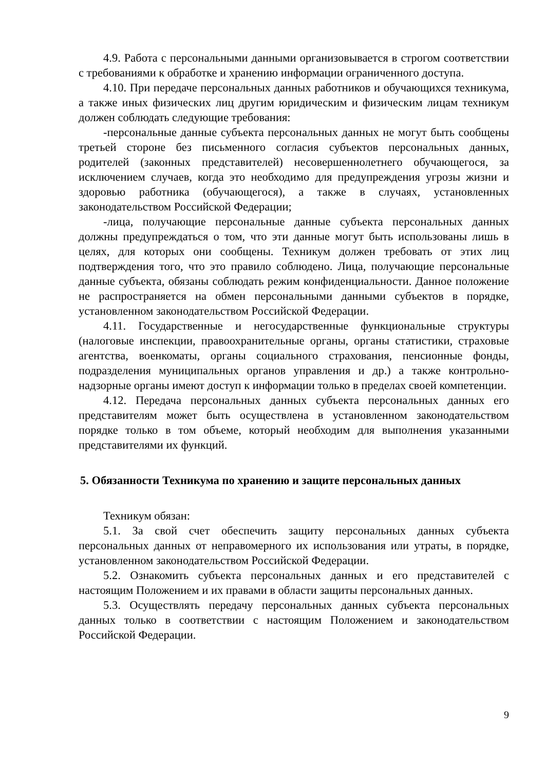4.9. Работа с персональными данными организовывается в строгом соответствии с требованиями к обработке и хранению информации ограниченного доступа.
4.10. При передаче персональных данных работников и обучающихся техникума, а также иных физических лиц другим юридическим и физическим лицам техникум должен соблюдать следующие требования:
-персональные данные субъекта персональных данных не могут быть сообщены третьей стороне без письменного согласия субъектов персональных данных, родителей (законных представителей) несовершеннолетнего обучающегося, за исключением случаев, когда это необходимо для предупреждения угрозы жизни и здоровью работника (обучающегося), а также в случаях, установленных законодательством Российской Федерации;
-лица, получающие персональные данные субъекта персональных данных должны предупреждаться о том, что эти данные могут быть использованы лишь в целях, для которых они сообщены. Техникум должен требовать от этих лиц подтверждения того, что это правило соблюдено. Лица, получающие персональные данные субъекта, обязаны соблюдать режим конфиденциальности. Данное положение не распространяется на обмен персональными данными субъектов в порядке, установленном законодательством Российской Федерации.
4.11. Государственные и негосударственные функциональные структуры (налоговые инспекции, правоохранительные органы, органы статистики, страховые агентства, военкоматы, органы социального страхования, пенсионные фонды, подразделения муниципальных органов управления и др.) а также контрольно-надзорные органы имеют доступ к информации только в пределах своей компетенции.
4.12. Передача персональных данных субъекта персональных данных его представителям может быть осуществлена в установленном законодательством порядке только в том объеме, который необходим для выполнения указанными представителями их функций.
5. Обязанности Техникума по хранению и защите персональных данных
Техникум обязан:
5.1. За свой счет обеспечить защиту персональных данных субъекта персональных данных от неправомерного их использования или утраты, в порядке, установленном законодательством Российской Федерации.
5.2. Ознакомить субъекта персональных данных и его представителей с настоящим Положением и их правами в области защиты персональных данных.
5.3. Осуществлять передачу персональных данных субъекта персональных данных только в соответствии с настоящим Положением и законодательством Российской Федерации.
9